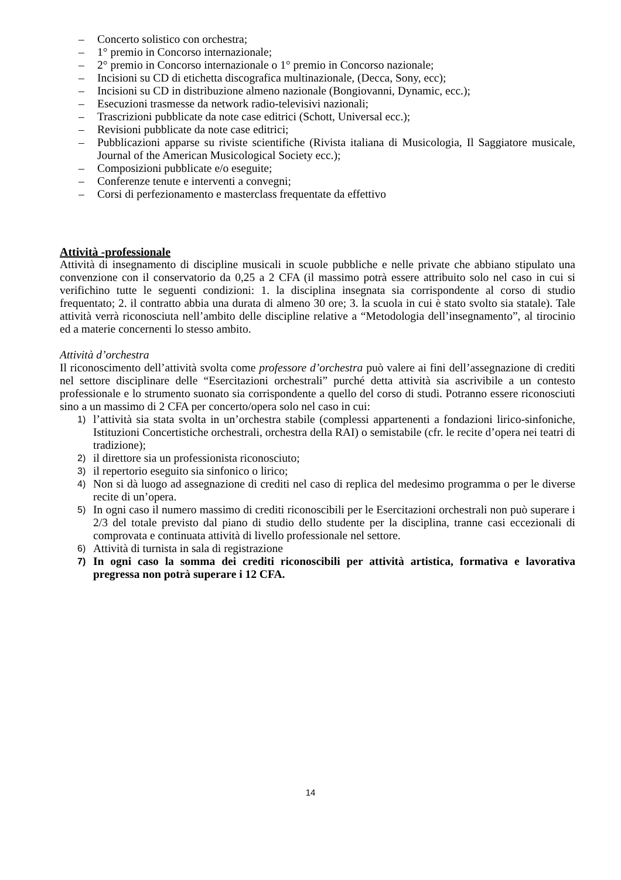– Concerto solistico con orchestra;
– 1° premio in Concorso internazionale;
– 2° premio in Concorso internazionale o 1° premio in Concorso nazionale;
– Incisioni su CD di etichetta discografica multinazionale, (Decca, Sony, ecc);
– Incisioni su CD in distribuzione almeno nazionale (Bongiovanni, Dynamic, ecc.);
– Esecuzioni trasmesse da network radio-televisivi nazionali;
– Trascrizioni pubblicate da note case editrici (Schott, Universal ecc.);
– Revisioni pubblicate da note case editrici;
– Pubblicazioni apparse su riviste scientifiche (Rivista italiana di Musicologia, Il Saggiatore musicale, Journal of the American Musicological Society ecc.);
– Composizioni pubblicate e/o eseguite;
– Conferenze tenute e interventi a convegni;
– Corsi di perfezionamento e masterclass frequentate da effettivo
Attività -professionale
Attività di insegnamento di discipline musicali in scuole pubbliche e nelle private che abbiano stipulato una convenzione con il conservatorio da 0,25 a 2 CFA (il massimo potrà essere attribuito solo nel caso in cui si verifichino tutte le seguenti condizioni: 1. la disciplina insegnata sia corrispondente al corso di studio frequentato; 2. il contratto abbia una durata di almeno 30 ore; 3. la scuola in cui è stato svolto sia statale). Tale attività verrà riconosciuta nell’ambito delle discipline relative a “Metodologia dell’insegnamento”, al tirocinio ed a materie concernenti lo stesso ambito.
Attività d’orchestra
Il riconoscimento dell’attività svolta come professore d’orchestra può valere ai fini dell’assegnazione di crediti nel settore disciplinare delle “Esercitazioni orchestrali” purché detta attività sia ascrivibile a un contesto professionale e lo strumento suonato sia corrispondente a quello del corso di studi. Potranno essere riconosciuti sino a un massimo di 2 CFA per concerto/opera solo nel caso in cui:
1) l’attività sia stata svolta in un’orchestra stabile (complessi appartenenti a fondazioni lirico-sinfoniche, Istituzioni Concertistiche orchestrali, orchestra della RAI) o semistabile (cfr. le recite d’opera nei teatri di tradizione);
2) il direttore sia un professionista riconosciuto;
3) il repertorio eseguito sia sinfonico o lirico;
4) Non si dà luogo ad assegnazione di crediti nel caso di replica del medesimo programma o per le diverse recite di un’opera.
5) In ogni caso il numero massimo di crediti riconoscibili per le Esercitazioni orchestrali non può superare i 2/3 del totale previsto dal piano di studio dello studente per la disciplina, tranne casi eccezionali di comprovata e continuata attività di livello professionale nel settore.
6) Attività di turnista in sala di registrazione
7) In ogni caso la somma dei crediti riconoscibili per attività artistica, formativa e lavorativa pregressa non potrà superare i 12 CFA.
14